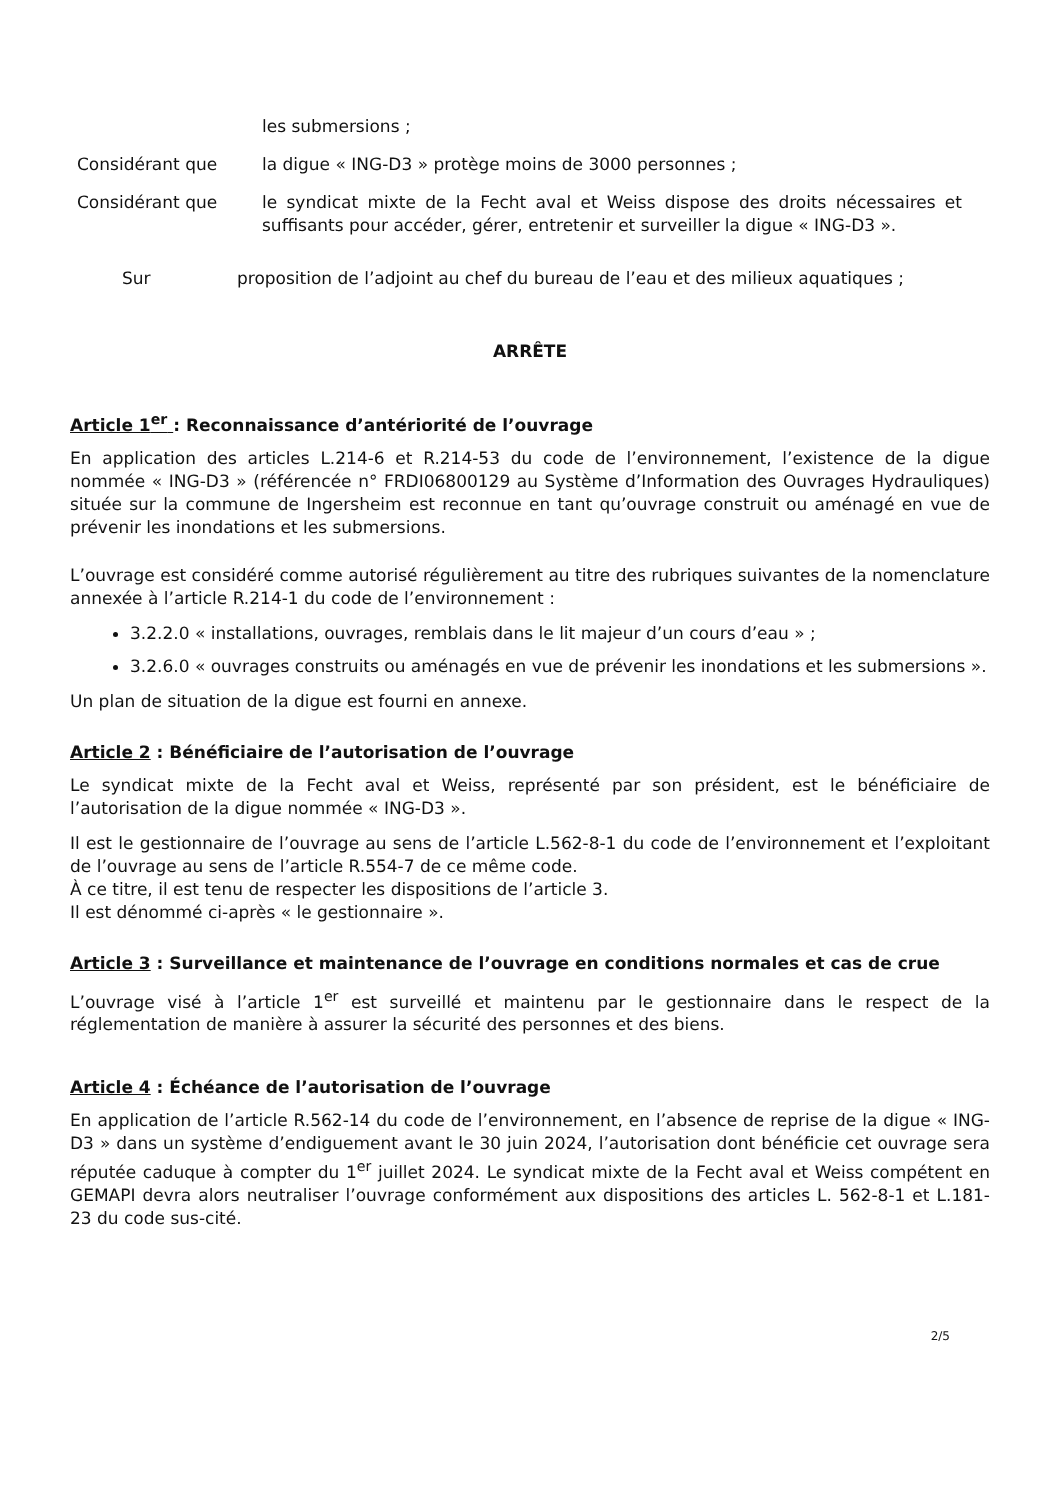les submersions ;
Considérant que la digue « ING-D3 » protège moins de 3000 personnes ;
Considérant que le syndicat mixte de la Fecht aval et Weiss dispose des droits nécessaires et suffisants pour accéder, gérer, entretenir et surveiller la digue « ING-D3 ».
Sur proposition de l’adjoint au chef du bureau de l’eau et des milieux aquatiques ;
ARRÊTE
Article 1<sup>er</sup> : Reconnaissance d’antériorité de l’ouvrage
En application des articles L.214-6 et R.214-53 du code de l’environnement, l’existence de la digue nommée « ING-D3 » (référencée n° FRDI06800129 au Système d’Information des Ouvrages Hydrauliques) située sur la commune de Ingersheim est reconnue en tant qu’ouvrage construit ou aménagé en vue de prévenir les inondations et les submersions.
L’ouvrage est considéré comme autorisé régulièrement au titre des rubriques suivantes de la nomenclature annexée à l’article R.214-1 du code de l’environnement :
3.2.2.0 « installations, ouvrages, remblais dans le lit majeur d’un cours d’eau » ;
3.2.6.0 « ouvrages construits ou aménagés en vue de prévenir les inondations et les submersions ».
Un plan de situation de la digue est fourni en annexe.
Article 2 : Bénéficiaire de l’autorisation de l’ouvrage
Le syndicat mixte de la Fecht aval et Weiss, représenté par son président, est le bénéficiaire de l’autorisation de la digue nommée « ING-D3 ».
Il est le gestionnaire de l’ouvrage au sens de l’article L.562-8-1 du code de l’environnement et l’exploitant de l’ouvrage au sens de l’article R.554-7 de ce même code.
À ce titre, il est tenu de respecter les dispositions de l’article 3.
Il est dénommé ci-après « le gestionnaire ».
Article 3 : Surveillance et maintenance de l’ouvrage en conditions normales et cas de crue
L’ouvrage visé à l’article 1<sup>er</sup> est surveillé et maintenu par le gestionnaire dans le respect de la réglementation de manière à assurer la sécurité des personnes et des biens.
Article 4 : Échéance de l’autorisation de l’ouvrage
En application de l’article R.562-14 du code de l’environnement, en l’absence de reprise de la digue « ING-D3 » dans un système d’endiguement avant le 30 juin 2024, l’autorisation dont bénéficie cet ouvrage sera réputée caduque à compter du 1<sup>er</sup> juillet 2024. Le syndicat mixte de la Fecht aval et Weiss compétent en GEMAPI devra alors neutraliser l’ouvrage conformément aux dispositions des articles L. 562-8-1 et L.181-23 du code sus-cité.
2/5